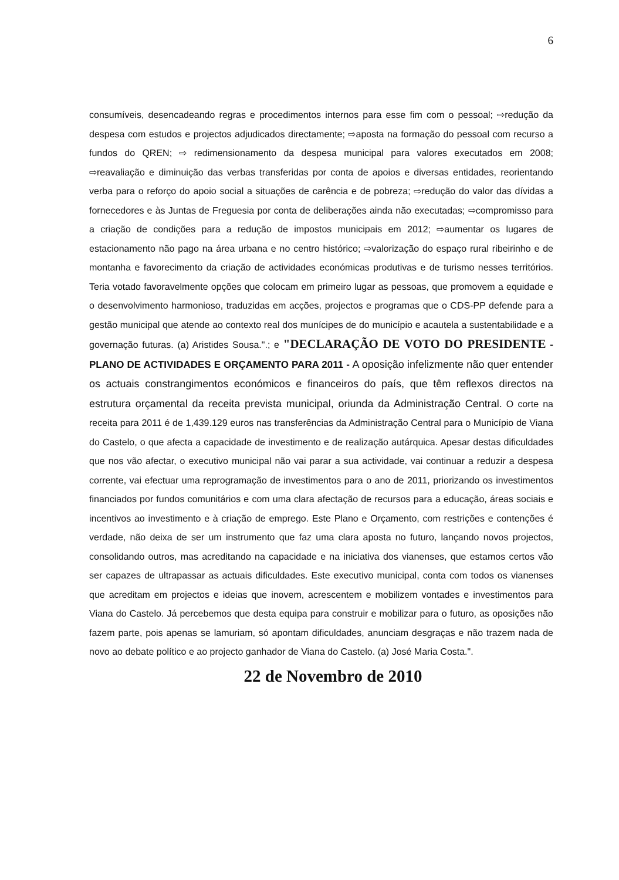6
consumíveis, desencadeando regras e procedimentos internos para esse fim com o pessoal; ⇨redução da despesa com estudos e projectos adjudicados directamente; ⇨aposta na formação do pessoal com recurso a fundos do QREN; ⇨ redimensionamento da despesa municipal para valores executados em 2008; ⇨reavaliação e diminuição das verbas transferidas por conta de apoios e diversas entidades, reorientando verba para o reforço do apoio social a situações de carência e de pobreza; ⇨redução do valor das dívidas a fornecedores e às Juntas de Freguesia por conta de deliberações ainda não executadas; ⇨compromisso para a criação de condições para a redução de impostos municipais em 2012; ⇨aumentar os lugares de estacionamento não pago na área urbana e no centro histórico; ⇨valorização do espaço rural ribeirinho e de montanha e favorecimento da criação de actividades económicas produtivas e de turismo nesses territórios. Teria votado favoravelmente opções que colocam em primeiro lugar as pessoas, que promovem a equidade e o desenvolvimento harmonioso, traduzidas em acções, projectos e programas que o CDS-PP defende para a gestão municipal que atende ao contexto real dos munícipes de do município e acautela a sustentabilidade e a governação futuras. (a) Aristides Sousa.".; e "DECLARAÇÃO DE VOTO DO PRESIDENTE - PLANO DE ACTIVIDADES E ORÇAMENTO PARA 2011 - A oposição infelizmente não quer entender os actuais constrangimentos económicos e financeiros do país, que têm reflexos directos na estrutura orçamental da receita prevista municipal, oriunda da Administração Central. O corte na receita para 2011 é de 1,439.129 euros nas transferências da Administração Central para o Município de Viana do Castelo, o que afecta a capacidade de investimento e de realização autárquica. Apesar destas dificuldades que nos vão afectar, o executivo municipal não vai parar a sua actividade, vai continuar a reduzir a despesa corrente, vai efectuar uma reprogramação de investimentos para o ano de 2011, priorizando os investimentos financiados por fundos comunitários e com uma clara afectação de recursos para a educação, áreas sociais e incentivos ao investimento e à criação de emprego. Este Plano e Orçamento, com restrições e contenções é verdade, não deixa de ser um instrumento que faz uma clara aposta no futuro, lançando novos projectos, consolidando outros, mas acreditando na capacidade e na iniciativa dos vianenses, que estamos certos vão ser capazes de ultrapassar as actuais dificuldades. Este executivo municipal, conta com todos os vianenses que acreditam em projectos e ideias que inovem, acrescentem e mobilizem vontades e investimentos para Viana do Castelo. Já percebemos que desta equipa para construir e mobilizar para o futuro, as oposições não fazem parte, pois apenas se lamuriam, só apontam dificuldades, anunciam desgraças e não trazem nada de novo ao debate político e ao projecto ganhador de Viana do Castelo. (a) José Maria Costa.".
22 de Novembro de 2010